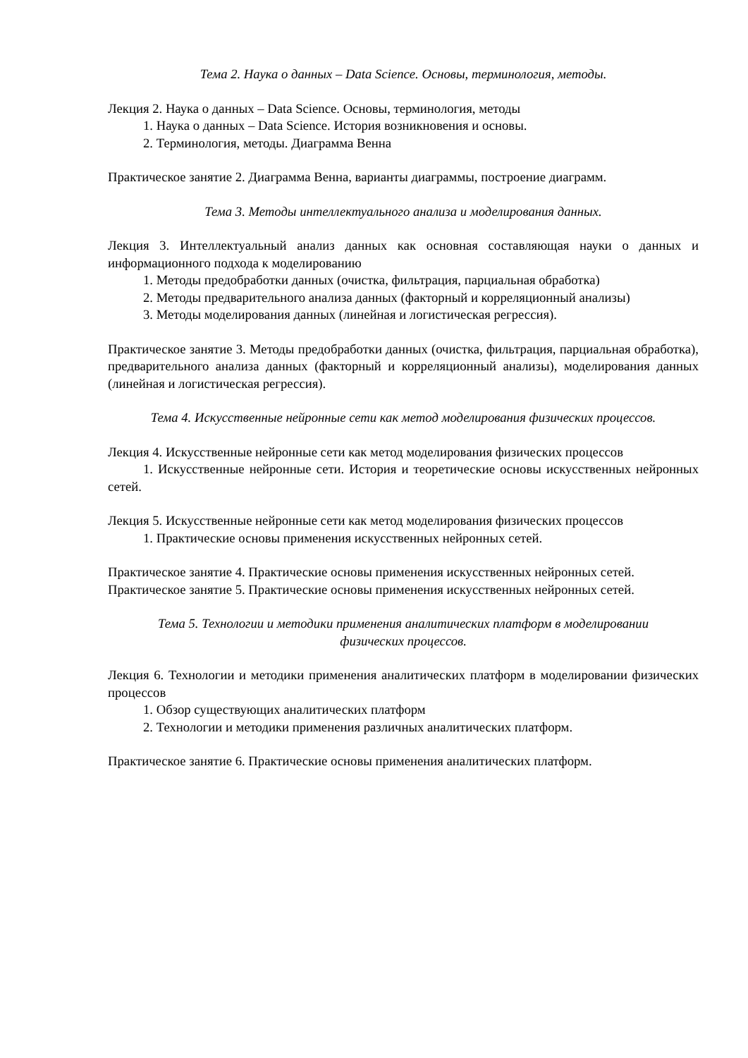Тема 2. Наука о данных – Data Science. Основы, терминология, методы.
Лекция 2. Наука о данных – Data Science. Основы, терминология, методы
1. Наука о данных – Data Science. История возникновения и основы.
2. Терминология, методы. Диаграмма Венна
Практическое занятие 2. Диаграмма Венна, варианты диаграммы, построение диаграмм.
Тема 3. Методы интеллектуального анализа и моделирования данных.
Лекция 3. Интеллектуальный анализ данных как основная составляющая науки о данных и информационного подхода к моделированию
1. Методы предобработки данных (очистка, фильтрация, парциальная обработка)
2. Методы предварительного анализа данных (факторный и корреляционный анализы)
3. Методы моделирования данных (линейная и логистическая регрессия).
Практическое занятие 3. Методы предобработки данных (очистка, фильтрация, парциальная обработка), предварительного анализа данных (факторный и корреляционный анализы), моделирования данных (линейная и логистическая регрессия).
Тема 4. Искусственные нейронные сети как метод моделирования физических процессов.
Лекция 4. Искусственные нейронные сети как метод моделирования физических процессов
1. Искусственные нейронные сети. История и теоретические основы искусственных нейронных сетей.
Лекция 5. Искусственные нейронные сети как метод моделирования физических процессов
1. Практические основы применения искусственных нейронных сетей.
Практическое занятие 4. Практические основы применения искусственных нейронных сетей.
Практическое занятие 5. Практические основы применения искусственных нейронных сетей.
Тема 5. Технологии и методики применения аналитических платформ в моделировании
физических процессов.
Лекция 6. Технологии и методики применения аналитических платформ в моделировании физических процессов
1. Обзор существующих аналитических платформ
2. Технологии и методики применения различных аналитических платформ.
Практическое занятие 6. Практические основы применения аналитических платформ.